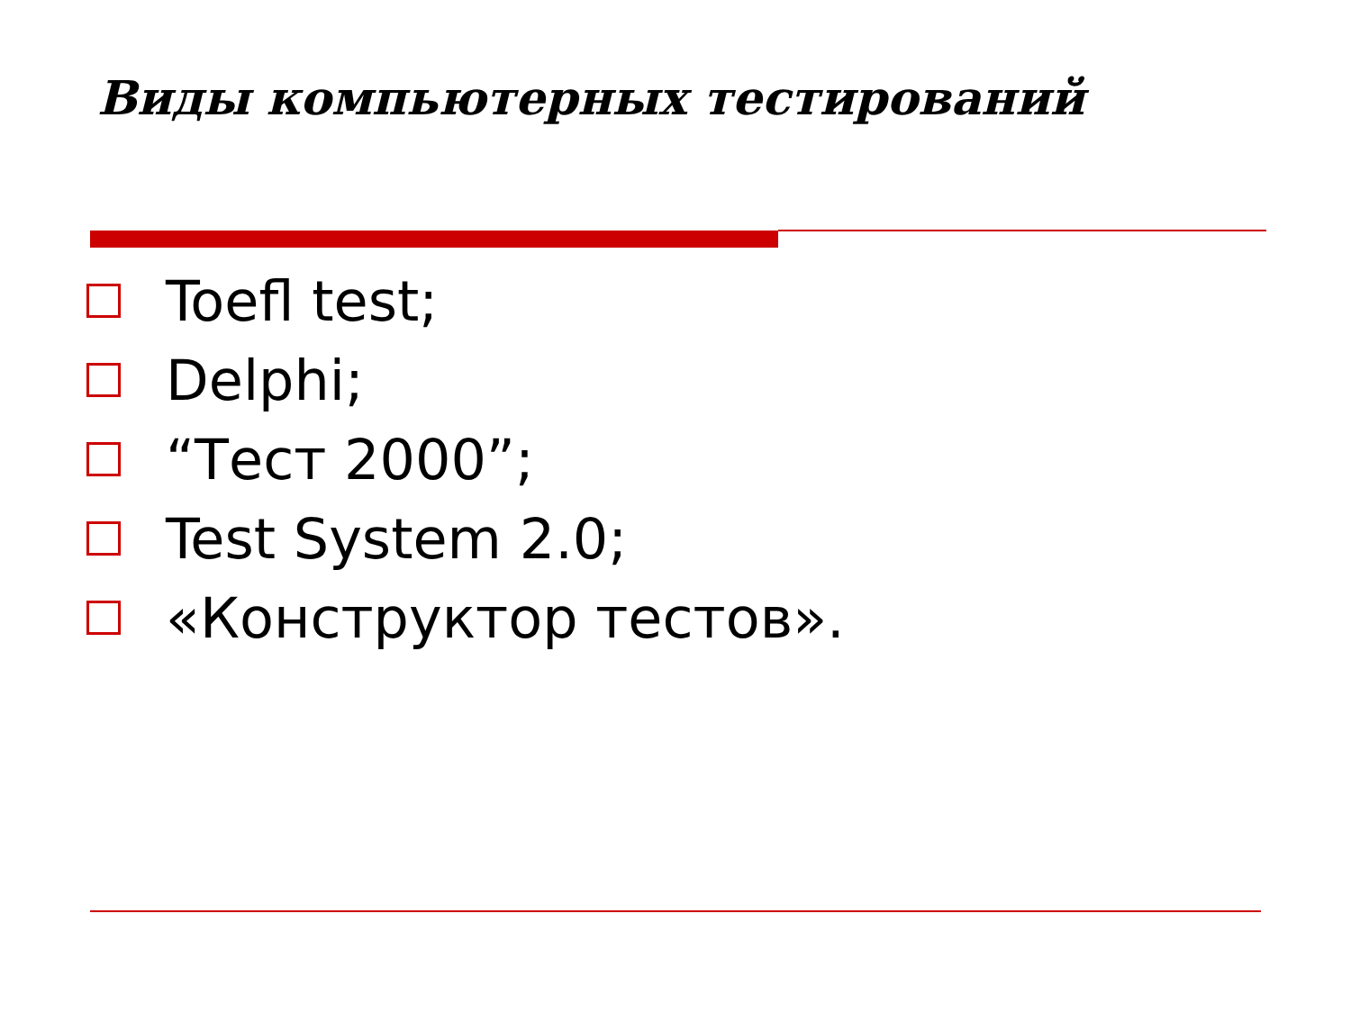Виды компьютерных тестирований
Toefl test;
Delphi;
“Тест 2000”;
Test System 2.0;
«Конструктор тестов».